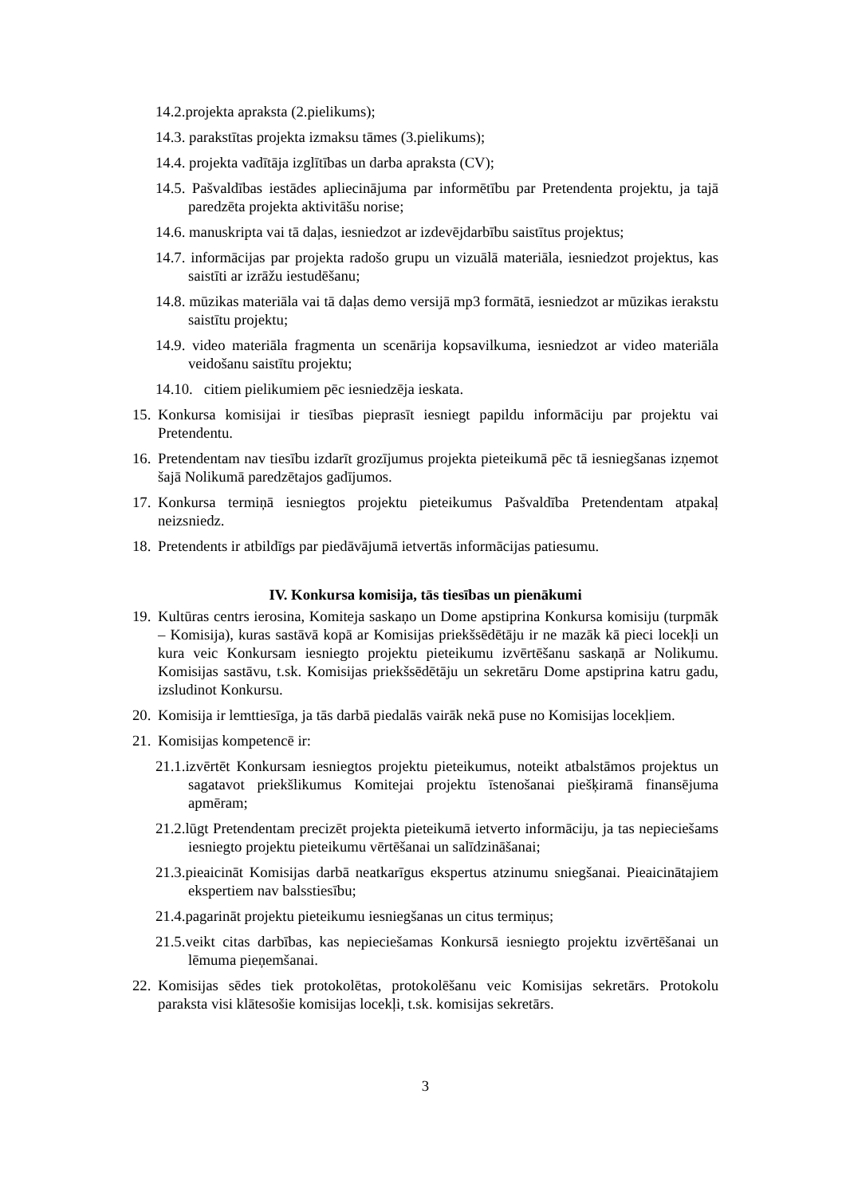14.2.projekta apraksta (2.pielikums);
14.3. parakstītas projekta izmaksu tāmes (3.pielikums);
14.4. projekta vadītāja izglītības un darba apraksta (CV);
14.5. Pašvaldības iestādes apliecinājuma par informētību par Pretendenta projektu, ja tajā paredzēta projekta aktivitāšu norise;
14.6. manuskripta vai tā daļas, iesniedzot ar izdevējdarbību saistītus projektus;
14.7. informācijas par projekta radošo grupu un vizuālā materiāla, iesniedzot projektus, kas saistīti ar izrāžu iestudēšanu;
14.8. mūzikas materiāla vai tā daļas demo versijā mp3 formātā, iesniedzot ar mūzikas ierakstu saistītu projektu;
14.9. video materiāla fragmenta un scenārija kopsavilkuma, iesniedzot ar video materiāla veidošanu saistītu projektu;
14.10. citiem pielikumiem pēc iesniedzēja ieskata.
15. Konkursa komisijai ir tiesības pieprasīt iesniegt papildu informāciju par projektu vai Pretendentu.
16. Pretendentam nav tiesību izdarīt grozījumus projekta pieteikumā pēc tā iesniegšanas izņemot šajā Nolikumā paredzētajos gadījumos.
17. Konkursa termiņā iesniegtos projektu pieteikumus Pašvaldība Pretendentam atpakaļ neizsniedz.
18. Pretendents ir atbildīgs par piedāvājumā ietvertās informācijas patiesumu.
IV. Konkursa komisija, tās tiesības un pienākumi
19. Kultūras centrs ierosina, Komiteja saskaņo un Dome apstiprina Konkursa komisiju (turpmāk – Komisija), kuras sastāvā kopā ar Komisijas priekšsēdētāju ir ne mazāk kā pieci locekļi un kura veic Konkursam iesniegto projektu pieteikumu izvērtēšanu saskaņā ar Nolikumu. Komisijas sastāvu, t.sk. Komisijas priekšsēdētāju un sekretāru Dome apstiprina katru gadu, izsludinot Konkursu.
20. Komisija ir lemttiesīga, ja tās darbā piedalās vairāk nekā puse no Komisijas locekļiem.
21. Komisijas kompetencē ir:
21.1.izvērtēt Konkursam iesniegtos projektu pieteikumus, noteikt atbalstāmos projektus un sagatavot priekšlikumus Komitejai projektu īstenošanai piešķiramā finansējuma apmēram;
21.2.lūgt Pretendentam precizēt projekta pieteikumā ietverto informāciju, ja tas nepieciešams iesniegto projektu pieteikumu vērtēšanai un salīdzināšanai;
21.3.pieaicināt Komisijas darbā neatkarīgus ekspertus atzinumu sniegšanai. Pieaicinātajiem ekspertiem nav balsstiesību;
21.4.pagarināt projektu pieteikumu iesniegšanas un citus termiņus;
21.5.veikt citas darbības, kas nepieciešamas Konkursā iesniegto projektu izvērtēšanai un lēmuma pieņemšanai.
22. Komisijas sēdes tiek protokolētas, protokolēšanu veic Komisijas sekretārs. Protokolu paraksta visi klātesošie komisijas locekļi, t.sk. komisijas sekretārs.
3